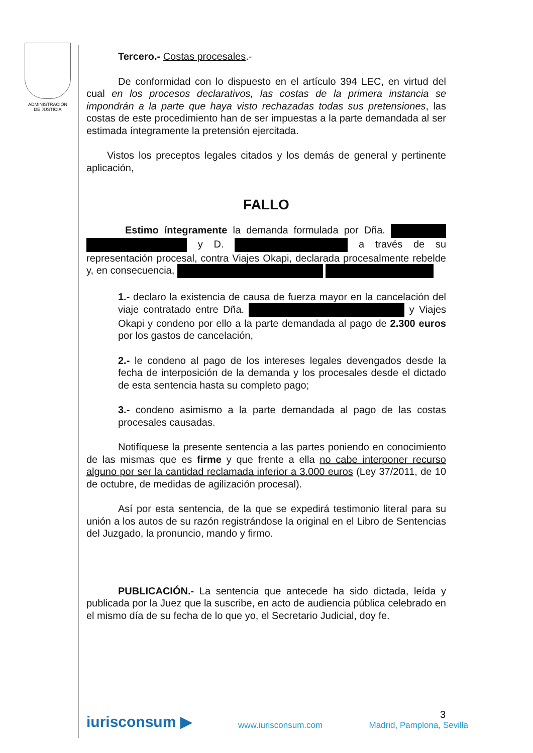ADMINISTRACIÓN
DE JUSTICIA
Tercero.- Costas procesales.-
De conformidad con lo dispuesto en el artículo 394 LEC, en virtud del cual en los procesos declarativos, las costas de la primera instancia se impondrán a la parte que haya visto rechazadas todas sus pretensiones, las costas de este procedimiento han de ser impuestas a la parte demandada al ser estimada íntegramente la pretensión ejercitada.
Vistos los preceptos legales citados y los demás de general y pertinente aplicación,
FALLO
Estimo íntegramente la demanda formulada por Dña. y D. a través de su representación procesal, contra Viajes Okapi, declarada procesalmente rebelde y, en consecuencia,
1.- declaro la existencia de causa de fuerza mayor en la cancelación del viaje contratado entre Dña. y Viajes Okapi y condeno por ello a la parte demandada al pago de 2.300 euros por los gastos de cancelación,
2.- le condeno al pago de los intereses legales devengados desde la fecha de interposición de la demanda y los procesales desde el dictado de esta sentencia hasta su completo pago;
3.- condeno asimismo a la parte demandada al pago de las costas procesales causadas.
Notifíquese la presente sentencia a las partes poniendo en conocimiento de las mismas que es firme y que frente a ella no cabe interponer recurso alguno por ser la cantidad reclamada inferior a 3.000 euros (Ley 37/2011, de 10 de octubre, de medidas de agilización procesal).
Así por esta sentencia, de la que se expedirá testimonio literal para su unión a los autos de su razón registrándose la original en el Libro de Sentencias del Juzgado, la pronuncio, mando y firmo.
PUBLICACIÓN.- La sentencia que antecede ha sido dictada, leída y publicada por la Juez que la suscribe, en acto de audiencia pública celebrado en el mismo día de su fecha de lo que yo, el Secretario Judicial, doy fe.
3
iurisconsum ▶ www.iurisconsum.com Madrid, Pamplona, Sevilla